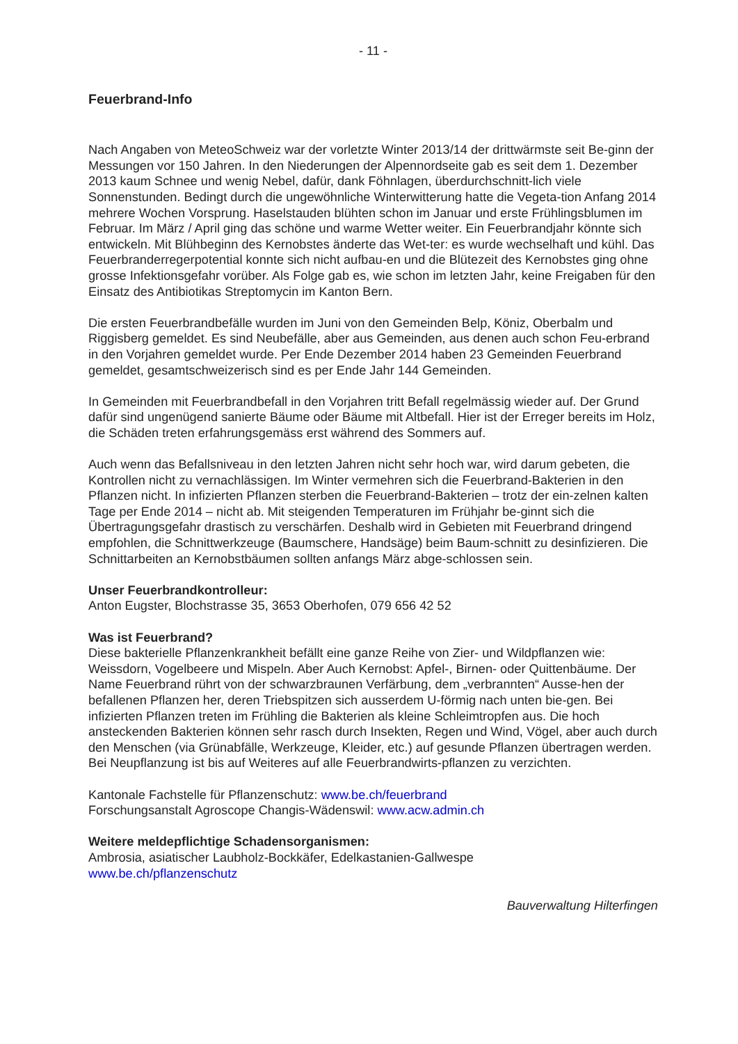- 11 -
Feuerbrand-Info
Nach Angaben von MeteoSchweiz war der vorletzte Winter 2013/14 der drittwärmste seit Be-ginn der Messungen vor 150 Jahren. In den Niederungen der Alpennordseite gab es seit dem 1. Dezember 2013 kaum Schnee und wenig Nebel, dafür, dank Föhnlagen, überdurchschnitt-lich viele Sonnenstunden. Bedingt durch die ungewöhnliche Winterwitterung hatte die Vegeta-tion Anfang 2014 mehrere Wochen Vorsprung. Haselstauden blühten schon im Januar und erste Frühlingsblumen im Februar. Im März / April ging das schöne und warme Wetter weiter. Ein Feuerbrandjahr könnte sich entwickeln. Mit Blühbeginn des Kernobstes änderte das Wet-ter: es wurde wechselhaft und kühl. Das Feuerbranderregerpotential konnte sich nicht aufbau-en und die Blütezeit des Kernobstes ging ohne grosse Infektionsgefahr vorüber. Als Folge gab es, wie schon im letzten Jahr, keine Freigaben für den Einsatz des Antibiotikas Streptomycin im Kanton Bern.
Die ersten Feuerbrandbefälle wurden im Juni von den Gemeinden Belp, Köniz, Oberbalm und Riggisberg gemeldet. Es sind Neubefälle, aber aus Gemeinden, aus denen auch schon Feu-erbrand in den Vorjahren gemeldet wurde. Per Ende Dezember 2014 haben 23 Gemeinden Feuerbrand gemeldet, gesamtschweizerisch sind es per Ende Jahr 144 Gemeinden.
In Gemeinden mit Feuerbrandbefall in den Vorjahren tritt Befall regelmässig wieder auf. Der Grund dafür sind ungenügend sanierte Bäume oder Bäume mit Altbefall. Hier ist der Erreger bereits im Holz, die Schäden treten erfahrungsgemäss erst während des Sommers auf.
Auch wenn das Befallsniveau in den letzten Jahren nicht sehr hoch war, wird darum gebeten, die Kontrollen nicht zu vernachlässigen. Im Winter vermehren sich die Feuerbrand-Bakterien in den Pflanzen nicht. In infizierten Pflanzen sterben die Feuerbrand-Bakterien – trotz der ein-zelnen kalten Tage per Ende 2014 – nicht ab. Mit steigenden Temperaturen im Frühjahr be-ginnt sich die Übertragungsgefahr drastisch zu verschärfen. Deshalb wird in Gebieten mit Feuerbrand dringend empfohlen, die Schnittwerkzeuge (Baumschere, Handsäge) beim Baum-schnitt zu desinfizieren. Die Schnittarbeiten an Kernobstbäumen sollten anfangs März abge-schlossen sein.
Unser Feuerbrandkontrolleur:
Anton Eugster, Blochstrasse 35, 3653 Oberhofen, 079 656 42 52
Was ist Feuerbrand?
Diese bakterielle Pflanzenkrankheit befällt eine ganze Reihe von Zier- und Wildpflanzen wie: Weissdorn, Vogelbeere und Mispeln. Aber Auch Kernobst: Apfel-, Birnen- oder Quittenbäume. Der Name Feuerbrand rührt von der schwarzbraunen Verfärbung, dem „verbrannten“ Ausse-hen der befallenen Pflanzen her, deren Triebspitzen sich ausserdem U-förmig nach unten bie-gen. Bei infizierten Pflanzen treten im Frühling die Bakterien als kleine Schleimtropfen aus. Die hoch ansteckenden Bakterien können sehr rasch durch Insekten, Regen und Wind, Vögel, aber auch durch den Menschen (via Grünabfälle, Werkzeuge, Kleider, etc.) auf gesunde Pflanzen übertragen werden. Bei Neupflanzung ist bis auf Weiteres auf alle Feuerbrandwirts-pflanzen zu verzichten.
Kantonale Fachstelle für Pflanzenschutz: www.be.ch/feuerbrand
Forschungsanstalt Agroscope Changis-Wädenswil: www.acw.admin.ch
Weitere meldepflichtige Schadensorganismen:
Ambrosia, asiatischer Laubholz-Bockkäfer, Edelkastanien-Gallwespe
www.be.ch/pflanzenschutz
Bauverwaltung Hilterfingen